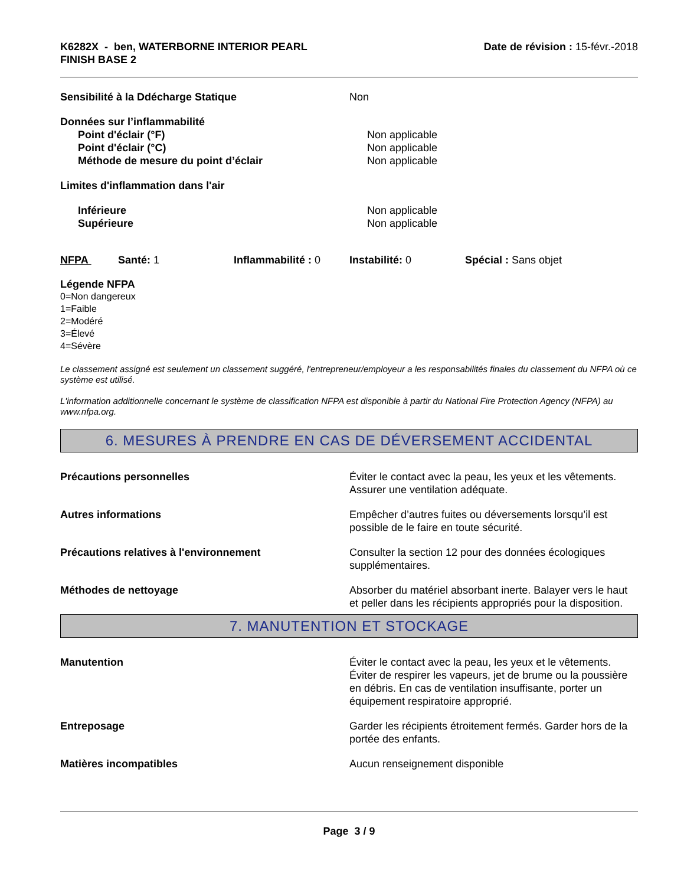K6282X - ben, WATERBORNE INTERIOR PEARL
FINISH BASE 2
Date de révision : 15-févr.-2018
Sensibilité à la Ddécharge Statique Non
Données sur l’inflammabilité
Point d'éclair (°F) Non applicable
Point d'éclair (°C) Non applicable
Méthode de mesure du point d’éclair Non applicable
Limites d'inflammation dans l'air
Inférieure Non applicable
Supérieure Non applicable
NFPA Santé: 1 Inflammabilité : 0 Instabilité: 0 Spécial : Sans objet
Légende NFPA
0=Non dangereux
1=Faible
2=Modéré
3=Élevé
4=Sévère
Le classement assigné est seulement un classement suggéré, l'entrepreneur/employeur a les responsabilités finales du classement du NFPA où ce système est utilisé.
L'information additionnelle concernant le système de classification NFPA est disponible à partir du National Fire Protection Agency (NFPA) au www.nfpa.org.
6. MESURES À PRENDRE EN CAS DE DÉVERSEMENT ACCIDENTAL
Précautions personnelles Éviter le contact avec la peau, les yeux et les vêtements. Assurer une ventilation adéquate.
Autres informations Empêcher d’autres fuites ou déversements lorsqu’il est possible de le faire en toute sécurité.
Précautions relatives à l'environnement Consulter la section 12 pour des données écologiques supplémentaires.
Méthodes de nettoyage Absorber du matériel absorbant inerte. Balayer vers le haut et peller dans les récipients appropriés pour la disposition.
7. MANUTENTION ET STOCKAGE
Manutention Éviter le contact avec la peau, les yeux et le vêtements. Éviter de respirer les vapeurs, jet de brume ou la poussière en débris. En cas de ventilation insuffisante, porter un équipement respiratoire approprié.
Entreposage Garder les récipients étroitement fermés. Garder hors de la portée des enfants.
Matières incompatibles Aucun renseignement disponible
Page 3 / 9